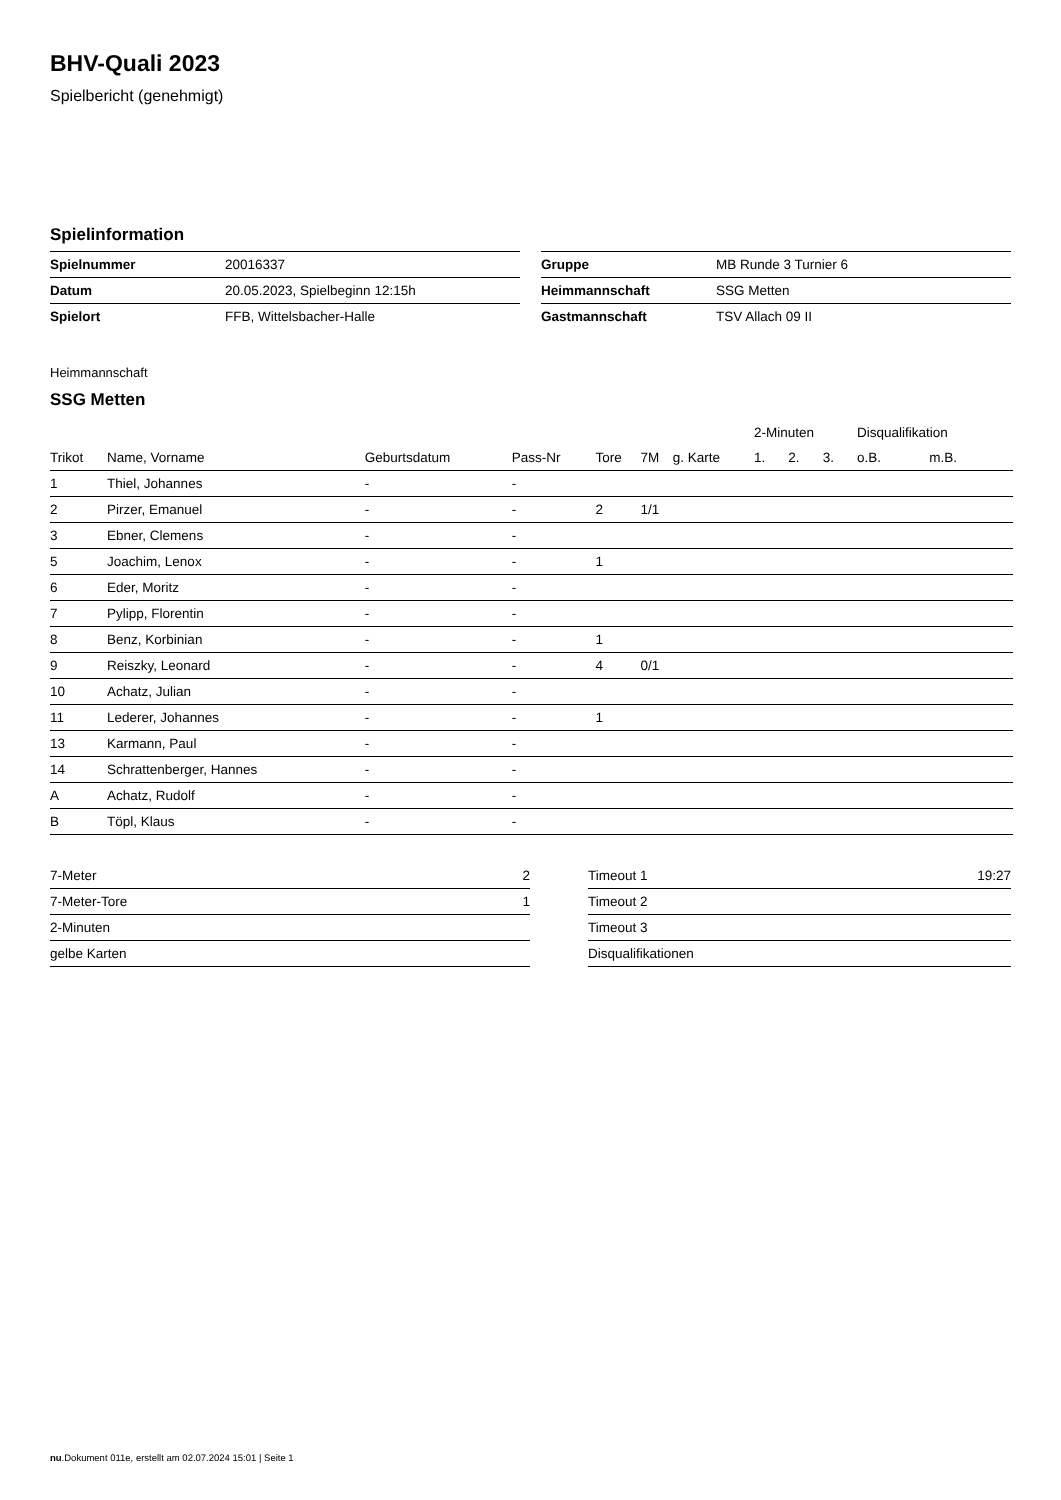BHV-Quali 2023
Spielbericht (genehmigt)
Spielinformation
| Spielnummer | 20016337 |
| Datum | 20.05.2023, Spielbeginn 12:15h |
| Spielort | FFB, Wittelsbacher-Halle |
| Gruppe | MB Runde 3 Turnier 6 |
| Heimmannschaft | SSG Metten |
| Gastmannschaft | TSV Allach 09 II |
Heimmannschaft
SSG Metten
| | | | | | | | 2-Minuten | | | Disqualifikation | |
| --- | --- | --- | --- | --- | --- | --- | --- | --- | --- | --- | --- |
| Trikot | Name, Vorname | Geburtsdatum | Pass-Nr | Tore | 7M | g. Karte | 1. | 2. | 3. | o.B. | m.B. |
| 1 | Thiel, Johannes | - | - | | | | | | | | |
| 2 | Pirzer, Emanuel | - | - | 2 | 1/1 | | | | | | |
| 3 | Ebner, Clemens | - | - | | | | | | | | |
| 5 | Joachim, Lenox | - | - | 1 | | | | | | | |
| 6 | Eder, Moritz | - | - | | | | | | | | |
| 7 | Pylipp, Florentin | - | - | | | | | | | | |
| 8 | Benz, Korbinian | - | - | 1 | | | | | | | |
| 9 | Reiszky, Leonard | - | - | 4 | 0/1 | | | | | | |
| 10 | Achatz, Julian | - | - | | | | | | | | |
| 11 | Lederer, Johannes | - | - | 1 | | | | | | | |
| 13 | Karmann, Paul | - | - | | | | | | | | |
| 14 | Schrattenberger, Hannes | - | - | | | | | | | | |
| A | Achatz, Rudolf | - | - | | | | | | | | |
| B | Töpl, Klaus | - | - | | | | | | | | |
| 7-Meter | 2 |
| 7-Meter-Tore | 1 |
| 2-Minuten | |
| gelbe Karten | |
| Timeout 1 | 19:27 |
| Timeout 2 | |
| Timeout 3 | |
| Disqualifikationen | |
nu.Dokument 011e, erstellt am 02.07.2024 15:01 | Seite 1